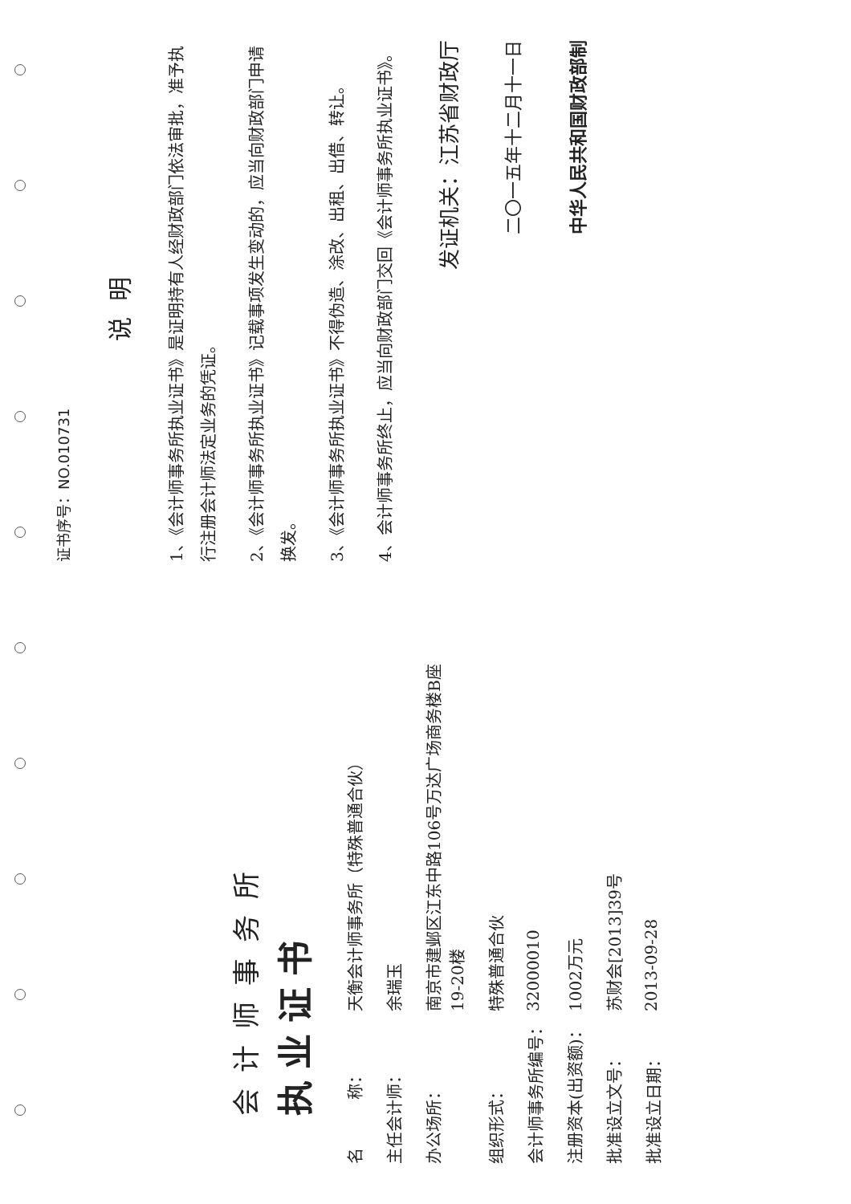会计师事务所
执业证书
名　　　称： 天衡会计师事务所（特殊普通合伙）
主任会计师： 余瑞玉
办公场所： 南京市建邺区江东中路106号万达广场商务楼B座19-20楼
组织形式： 特殊普通合伙
会计师事务所编号： 32000010
注册资本(出资额)： 1002万元
批准设立文号： 苏财会[2013]39号
批准设立日期： 2013-09-28
证书序号：NO.010731
说明
1、《会计师事务所执业证书》是证明持有人经财政部门依法审批，准予执行注册会计师法定业务的凭证。
2、《会计师事务所执业证书》记载事项发生变动的，应当向财政部门申请换发。
3、《会计师事务所执业证书》不得伪造、涂改、出租、出借、转让。
4、会计师事务所终止，应当向财政部门交回《会计师事务所执业证书》。
发证机关：江苏省财政厅
二〇一五年十二月十一日
中华人民共和国财政部制